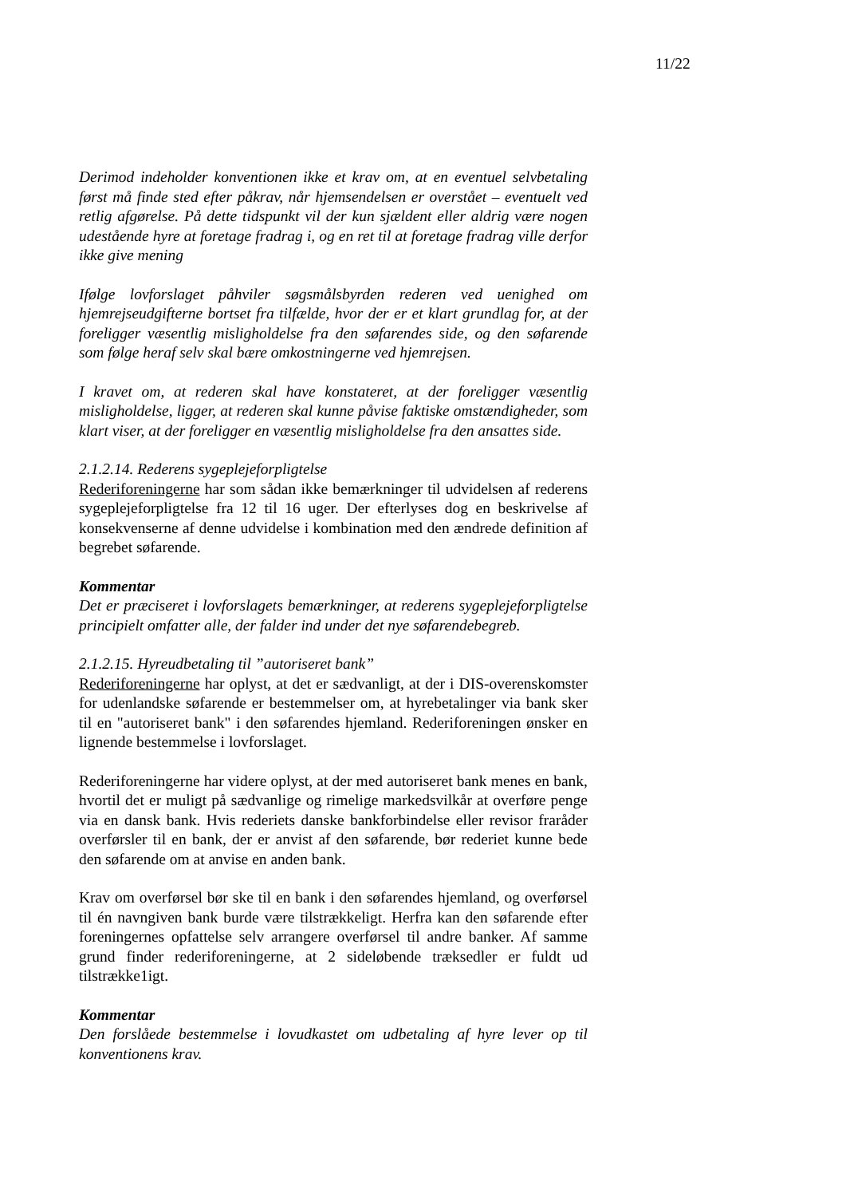11/22
Derimod indeholder konventionen ikke et krav om, at en eventuel selvbetaling først må finde sted efter påkrav, når hjemsendelsen er overstået – eventuelt ved retlig afgørelse. På dette tidspunkt vil der kun sjældent eller aldrig være nogen udestående hyre at foretage fradrag i, og en ret til at foretage fradrag ville derfor ikke give mening
Ifølge lovforslaget påhviler søgsmålsbyrden rederen ved uenighed om hjemrejseudgifterne bortset fra tilfælde, hvor der er et klart grundlag for, at der foreligger væsentlig misligholdelse fra den søfarendes side, og den søfarende som følge heraf selv skal bære omkostningerne ved hjemrejsen.
I kravet om, at rederen skal have konstateret, at der foreligger væsentlig misligholdelse, ligger, at rederen skal kunne påvise faktiske omstændigheder, som klart viser, at der foreligger en væsentlig misligholdelse fra den ansattes side.
2.1.2.14. Rederens sygeplejeforpligtelse
Rederiforeningerne har som sådan ikke bemærkninger til udvidelsen af rederens sygeplejeforpligtelse fra 12 til 16 uger. Der efterlyses dog en beskrivelse af konsekvenserne af denne udvidelse i kombination med den ændrede definition af begrebet søfarende.
Kommentar
Det er præciseret i lovforslagets bemærkninger, at rederens sygeplejeforpligtelse principielt omfatter alle, der falder ind under det nye søfarendebegreb.
2.1.2.15. Hyreudbetaling til ”autoriseret bank”
Rederiforeningerne har oplyst, at det er sædvanligt, at der i DIS-overenskomster for udenlandske søfarende er bestemmelser om, at hyrebetalinger via bank sker til en "autoriseret bank" i den søfarendes hjemland. Rederiforeningen ønsker en lignende bestemmelse i lovforslaget.
Rederiforeningerne har videre oplyst, at der med autoriseret bank menes en bank, hvortil det er muligt på sædvanlige og rimelige markedsvilkår at overføre penge via en dansk bank. Hvis rederiets danske bankforbindelse eller revisor fraråder overførsler til en bank, der er anvist af den søfarende, bør rederiet kunne bede den søfarende om at anvise en anden bank.
Krav om overførsel bør ske til en bank i den søfarendes hjemland, og overførsel til én navngiven bank burde være tilstrækkeligt. Herfra kan den søfarende efter foreningernes opfattelse selv arrangere overførsel til andre banker. Af samme grund finder rederiforeningerne, at 2 sideløbende træksedler er fuldt ud tilstrække1igt.
Kommentar
Den forslåede bestemmelse i lovudkastet om udbetaling af hyre lever op til konventionens krav.